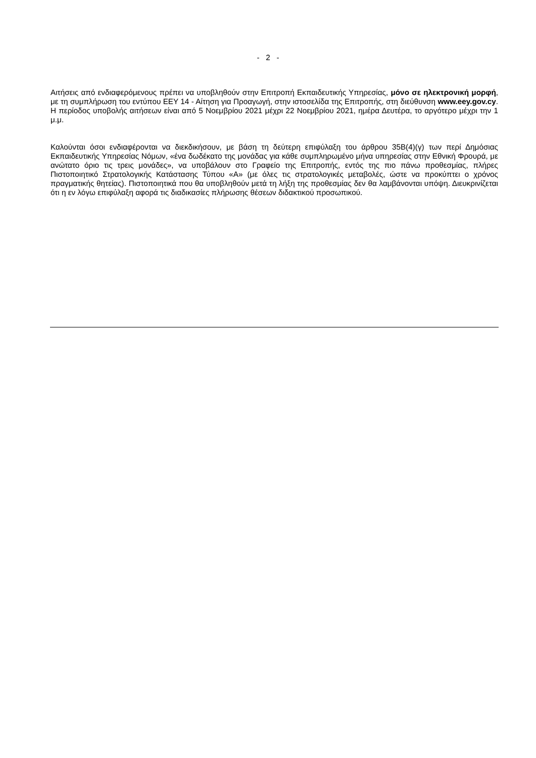- 2 -
Αιτήσεις από ενδιαφερόμενους πρέπει να υποβληθούν στην Επιτροπή Εκπαιδευτικής Υπηρεσίας, μόνο σε ηλεκτρονική μορφή, με τη συμπλήρωση του εντύπου ΕΕΥ 14 - Αίτηση για Προαγωγή, στην ιστοσελίδα της Επιτροπής, στη διεύθυνση www.eey.gov.cy. Η περίοδος υποβολής αιτήσεων είναι από 5 Νοεμβρίου 2021 μέχρι 22 Νοεμβρίου 2021, ημέρα Δευτέρα, το αργότερο μέχρι την 1 μ.μ.
Καλούνται όσοι ενδιαφέρονται να διεκδικήσουν, με βάση τη δεύτερη επιφύλαξη του άρθρου 35Β(4)(γ) των περί Δημόσιας Εκπαιδευτικής Υπηρεσίας Νόμων, «ένα δωδέκατο της μονάδας για κάθε συμπληρωμένο μήνα υπηρεσίας στην Εθνική Φρουρά, με ανώτατο όριο τις τρεις μονάδες», να υποβάλουν στο Γραφείο της Επιτροπής, εντός της πιο πάνω προθεσμίας, πλήρες Πιστοποιητικό Στρατολογικής Κατάστασης Τύπου «Α» (με όλες τις στρατολογικές μεταβολές, ώστε να προκύπτει ο χρόνος πραγματικής θητείας). Πιστοποιητικά που θα υποβληθούν μετά τη λήξη της προθεσμίας δεν θα λαμβάνονται υπόψη. Διευκρινίζεται ότι η εν λόγω επιφύλαξη αφορά τις διαδικασίες πλήρωσης θέσεων διδακτικού προσωπικού.